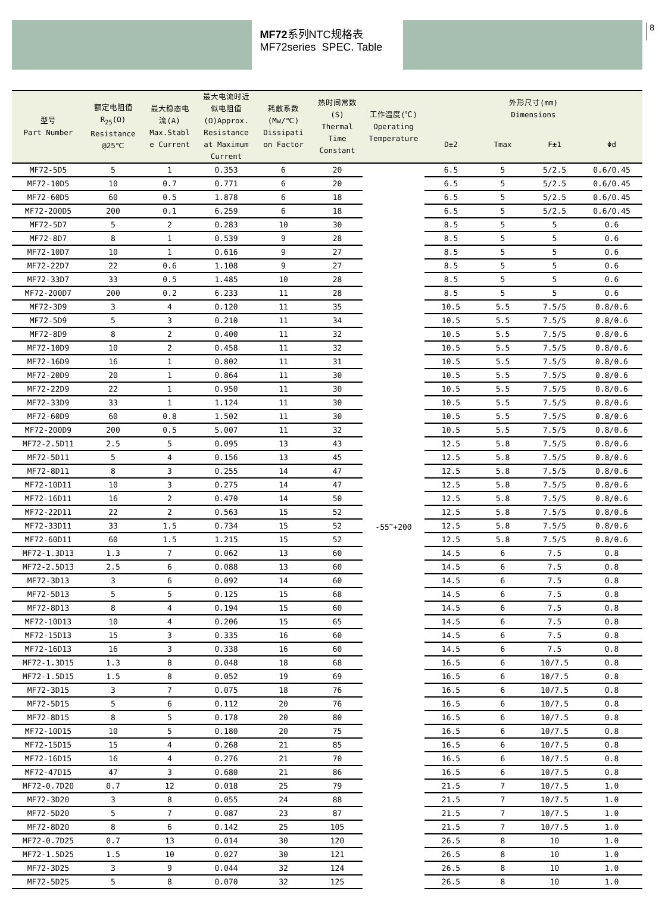8
MF72系列NTC规格表
MF72series SPEC. Table
| 型号 Part Number | 额定电阻值 R<sub>25</sub>(Ω) Resistance @25℃ | 最大稳态电 流(A) Max.Stabl e Current | 最大电流时近 似电阻值 (Ω)Approx. Resistance at Maximum Current | 耗散系数 (Mw/℃) Dissipati on Factor | 热时间常数 (S) Thermal Time Constant | 工作温度(℃) Operating Temperature | 外形尺寸(mm) Dimensions | | | |
| --- | --- | --- | --- | --- | --- | --- | --- | --- | --- | --- |
| | | | | | | | D±2 | Tmax | F±1 | Φd |
| MF72-5D5 | 5 | 1 | 0.353 | 6 | 20 | -55<sup>~</sup>+200 | 6.5 | 5 | 5/2.5 | 0.6/0.45 |
| MF72-10D5 | 10 | 0.7 | 0.771 | 6 | 20 | | 6.5 | 5 | 5/2.5 | 0.6/0.45 |
| MF72-60D5 | 60 | 0.5 | 1.878 | 6 | 18 | | 6.5 | 5 | 5/2.5 | 0.6/0.45 |
| MF72-200D5 | 200 | 0.1 | 6.259 | 6 | 18 | | 6.5 | 5 | 5/2.5 | 0.6/0.45 |
| MF72-5D7 | 5 | 2 | 0.283 | 10 | 30 | | 8.5 | 5 | 5 | 0.6 |
| MF72-8D7 | 8 | 1 | 0.539 | 9 | 28 | | 8.5 | 5 | 5 | 0.6 |
| MF72-10D7 | 10 | 1 | 0.616 | 9 | 27 | | 8.5 | 5 | 5 | 0.6 |
| MF72-22D7 | 22 | 0.6 | 1.108 | 9 | 27 | | 8.5 | 5 | 5 | 0.6 |
| MF72-33D7 | 33 | 0.5 | 1.485 | 10 | 28 | | 8.5 | 5 | 5 | 0.6 |
| MF72-200D7 | 200 | 0.2 | 6.233 | 11 | 28 | | 8.5 | 5 | 5 | 0.6 |
| MF72-3D9 | 3 | 4 | 0.120 | 11 | 35 | | 10.5 | 5.5 | 7.5/5 | 0.8/0.6 |
| MF72-5D9 | 5 | 3 | 0.210 | 11 | 34 | | 10.5 | 5.5 | 7.5/5 | 0.8/0.6 |
| MF72-8D9 | 8 | 2 | 0.400 | 11 | 32 | | 10.5 | 5.5 | 7.5/5 | 0.8/0.6 |
| MF72-10D9 | 10 | 2 | 0.458 | 11 | 32 | | 10.5 | 5.5 | 7.5/5 | 0.8/0.6 |
| MF72-16D9 | 16 | 1 | 0.802 | 11 | 31 | | 10.5 | 5.5 | 7.5/5 | 0.8/0.6 |
| MF72-20D9 | 20 | 1 | 0.864 | 11 | 30 | | 10.5 | 5.5 | 7.5/5 | 0.8/0.6 |
| MF72-22D9 | 22 | 1 | 0.950 | 11 | 30 | | 10.5 | 5.5 | 7.5/5 | 0.8/0.6 |
| MF72-33D9 | 33 | 1 | 1.124 | 11 | 30 | | 10.5 | 5.5 | 7.5/5 | 0.8/0.6 |
| MF72-60D9 | 60 | 0.8 | 1.502 | 11 | 30 | | 10.5 | 5.5 | 7.5/5 | 0.8/0.6 |
| MF72-200D9 | 200 | 0.5 | 5.007 | 11 | 32 | | 10.5 | 5.5 | 7.5/5 | 0.8/0.6 |
| MF72-2.5D11 | 2.5 | 5 | 0.095 | 13 | 43 | | 12.5 | 5.8 | 7.5/5 | 0.8/0.6 |
| MF72-5D11 | 5 | 4 | 0.156 | 13 | 45 | | 12.5 | 5.8 | 7.5/5 | 0.8/0.6 |
| MF72-8D11 | 8 | 3 | 0.255 | 14 | 47 | | 12.5 | 5.8 | 7.5/5 | 0.8/0.6 |
| MF72-10D11 | 10 | 3 | 0.275 | 14 | 47 | | 12.5 | 5.8 | 7.5/5 | 0.8/0.6 |
| MF72-16D11 | 16 | 2 | 0.470 | 14 | 50 | | 12.5 | 5.8 | 7.5/5 | 0.8/0.6 |
| MF72-22D11 | 22 | 2 | 0.563 | 15 | 52 | | 12.5 | 5.8 | 7.5/5 | 0.8/0.6 |
| MF72-33D11 | 33 | 1.5 | 0.734 | 15 | 52 | | 12.5 | 5.8 | 7.5/5 | 0.8/0.6 |
| MF72-60D11 | 60 | 1.5 | 1.215 | 15 | 52 | | 12.5 | 5.8 | 7.5/5 | 0.8/0.6 |
| MF72-1.3D13 | 1.3 | 7 | 0.062 | 13 | 60 | | 14.5 | 6 | 7.5 | 0.8 |
| MF72-2.5D13 | 2.5 | 6 | 0.088 | 13 | 60 | | 14.5 | 6 | 7.5 | 0.8 |
| MF72-3D13 | 3 | 6 | 0.092 | 14 | 60 | | 14.5 | 6 | 7.5 | 0.8 |
| MF72-5D13 | 5 | 5 | 0.125 | 15 | 68 | | 14.5 | 6 | 7.5 | 0.8 |
| MF72-8D13 | 8 | 4 | 0.194 | 15 | 60 | | 14.5 | 6 | 7.5 | 0.8 |
| MF72-10D13 | 10 | 4 | 0.206 | 15 | 65 | | 14.5 | 6 | 7.5 | 0.8 |
| MF72-15D13 | 15 | 3 | 0.335 | 16 | 60 | | 14.5 | 6 | 7.5 | 0.8 |
| MF72-16D13 | 16 | 3 | 0.338 | 16 | 60 | | 14.5 | 6 | 7.5 | 0.8 |
| MF72-1.3D15 | 1.3 | 8 | 0.048 | 18 | 68 | | 16.5 | 6 | 10/7.5 | 0.8 |
| MF72-1.5D15 | 1.5 | 8 | 0.052 | 19 | 69 | | 16.5 | 6 | 10/7.5 | 0.8 |
| MF72-3D15 | 3 | 7 | 0.075 | 18 | 76 | | 16.5 | 6 | 10/7.5 | 0.8 |
| MF72-5D15 | 5 | 6 | 0.112 | 20 | 76 | | 16.5 | 6 | 10/7.5 | 0.8 |
| MF72-8D15 | 8 | 5 | 0.178 | 20 | 80 | | 16.5 | 6 | 10/7.5 | 0.8 |
| MF72-10D15 | 10 | 5 | 0.180 | 20 | 75 | | 16.5 | 6 | 10/7.5 | 0.8 |
| MF72-15D15 | 15 | 4 | 0.268 | 21 | 85 | | 16.5 | 6 | 10/7.5 | 0.8 |
| MF72-16D15 | 16 | 4 | 0.276 | 21 | 70 | | 16.5 | 6 | 10/7.5 | 0.8 |
| MF72-47D15 | 47 | 3 | 0.680 | 21 | 86 | | 16.5 | 6 | 10/7.5 | 0.8 |
| MF72-0.7D20 | 0.7 | 12 | 0.018 | 25 | 79 | | 21.5 | 7 | 10/7.5 | 1.0 |
| MF72-3D20 | 3 | 8 | 0.055 | 24 | 88 | | 21.5 | 7 | 10/7.5 | 1.0 |
| MF72-5D20 | 5 | 7 | 0.087 | 23 | 87 | | 21.5 | 7 | 10/7.5 | 1.0 |
| MF72-8D20 | 8 | 6 | 0.142 | 25 | 105 | | 21.5 | 7 | 10/7.5 | 1.0 |
| MF72-0.7D25 | 0.7 | 13 | 0.014 | 30 | 120 | | 26.5 | 8 | 10 | 1.0 |
| MF72-1.5D25 | 1.5 | 10 | 0.027 | 30 | 121 | | 26.5 | 8 | 10 | 1.0 |
| MF72-3D25 | 3 | 9 | 0.044 | 32 | 124 | | 26.5 | 8 | 10 | 1.0 |
| MF72-5D25 | 5 | 8 | 0.070 | 32 | 125 | | 26.5 | 8 | 10 | 1.0 |